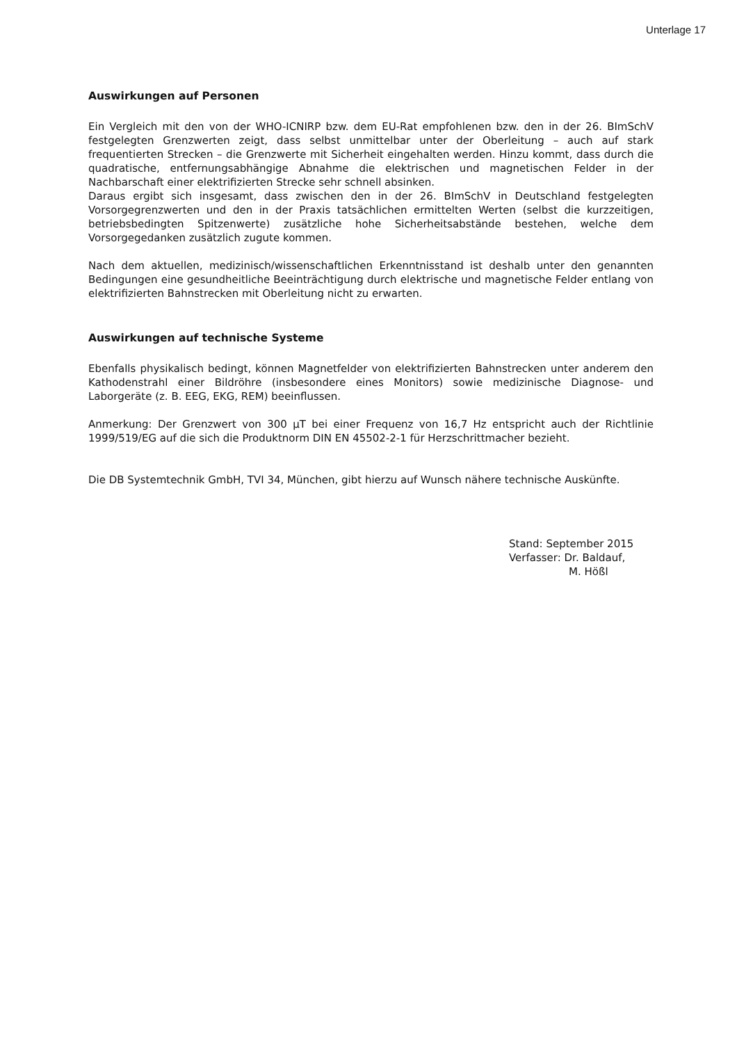Unterlage 17
Auswirkungen auf Personen
Ein Vergleich mit den von der WHO-ICNIRP bzw. dem EU-Rat empfohlenen bzw. den in der 26. BImSchV festgelegten Grenzwerten zeigt, dass selbst unmittelbar unter der Oberleitung – auch auf stark frequentierten Strecken – die Grenzwerte mit Sicherheit eingehalten werden. Hinzu kommt, dass durch die quadratische, entfernungsabhängige Abnahme die elektrischen und magnetischen Felder in der Nachbarschaft einer elektrifizierten Strecke sehr schnell absinken.
Daraus ergibt sich insgesamt, dass zwischen den in der 26. BImSchV in Deutschland festgelegten Vorsorgegrenzwerten und den in der Praxis tatsächlichen ermittelten Werten (selbst die kurzzeitigen, betriebsbedingten Spitzenwerte) zusätzliche hohe Sicherheitsabstände bestehen, welche dem Vorsorgegedanken zusätzlich zugute kommen.
Nach dem aktuellen, medizinisch/wissenschaftlichen Erkenntnisstand ist deshalb unter den genannten Bedingungen eine gesundheitliche Beeinträchtigung durch elektrische und magnetische Felder entlang von elektrifizierten Bahnstrecken mit Oberleitung nicht zu erwarten.
Auswirkungen auf technische Systeme
Ebenfalls physikalisch bedingt, können Magnetfelder von elektrifizierten Bahnstrecken unter anderem den Kathodenstrahl einer Bildröhre (insbesondere eines Monitors) sowie medizinische Diagnose- und Laborgeräte (z. B. EEG, EKG, REM) beeinflussen.
Anmerkung: Der Grenzwert von 300 µT bei einer Frequenz von 16,7 Hz entspricht auch der Richtlinie 1999/519/EG auf die sich die Produktnorm DIN EN 45502-2-1 für Herzschrittmacher bezieht.
Die DB Systemtechnik GmbH, TVI 34, München, gibt hierzu auf Wunsch nähere technische Auskünfte.
Stand: September 2015
Verfasser: Dr. Baldauf,
M. Hößl